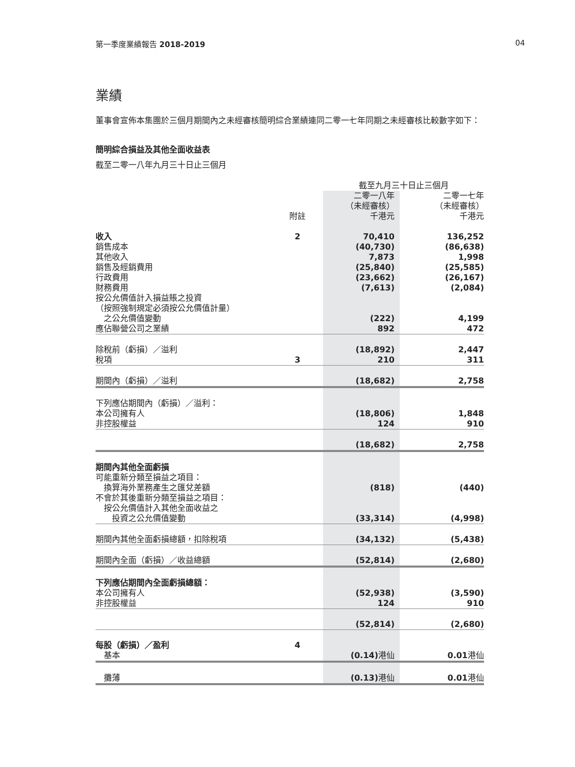第一季度業績報告 2018-2019 04
業績
董事會宣佈本集團於三個月期間內之未經審核簡明綜合業績連同二零一七年同期之未經審核比較數字如下：
簡明綜合損益及其他全面收益表
截至二零一八年九月三十日止三個月
| | | 截至九月三十日止三個月 | | |
| | 附註 | 二零一八年 （未經審核） 千港元 | | 二零一七年 （未經審核） 千港元 |
| 收入 | 2 | 70,410 | | 136,252 |
| 銷售成本 | | (40,730) | | (86,638) |
| 其他收入 | | 7,873 | | 1,998 |
| 銷售及經銷費用 | | (25,840) | | (25,585) |
| 行政費用 | | (23,662) | | (26,167) |
| 財務費用 | | (7,613) | | (2,084) |
| 按公允價值計入損益賬之投資 （按照強制規定必須按公允價值計量） 之公允價值變動 | | (222) | | 4,199 |
| 應佔聯營公司之業績 | | 892 | | 472 |
| 除稅前（虧損）／溢利 | | (18,892) | | 2,447 |
| 稅項 | 3 | 210 | | 311 |
| 期間內（虧損）／溢利 | | (18,682) | | 2,758 |
| 下列應佔期間內（虧損）／溢利： | | | | |
| 本公司擁有人 | | (18,806) | | 1,848 |
| 非控股權益 | | 124 | | 910 |
| | | (18,682) | | 2,758 |
| 期間內其他全面虧損 可能重新分類至損益之項目： 換算海外業務產生之匯兌差額 | | (818) | | (440) |
| 不會於其後重新分類至損益之項目： 按公允價值計入其他全面收益之 投資之公允價值變動 | | (33,314) | | (4,998) |
| 期間內其他全面虧損總額，扣除稅項 | | (34,132) | | (5,438) |
| 期間內全面（虧損）／收益總額 | | (52,814) | | (2,680) |
| 下列應佔期間內全面虧損總額： | | | | |
| 本公司擁有人 | | (52,938) | | (3,590) |
| 非控股權益 | | 124 | | 910 |
| | | (52,814) | | (2,680) |
| 每股（虧損）／盈利 | 4 | | | |
| 基本 | | (0.14) 港仙 | | 0.01 港仙 |
| 攤薄 | | (0.13) 港仙 | | 0.01 港仙 |